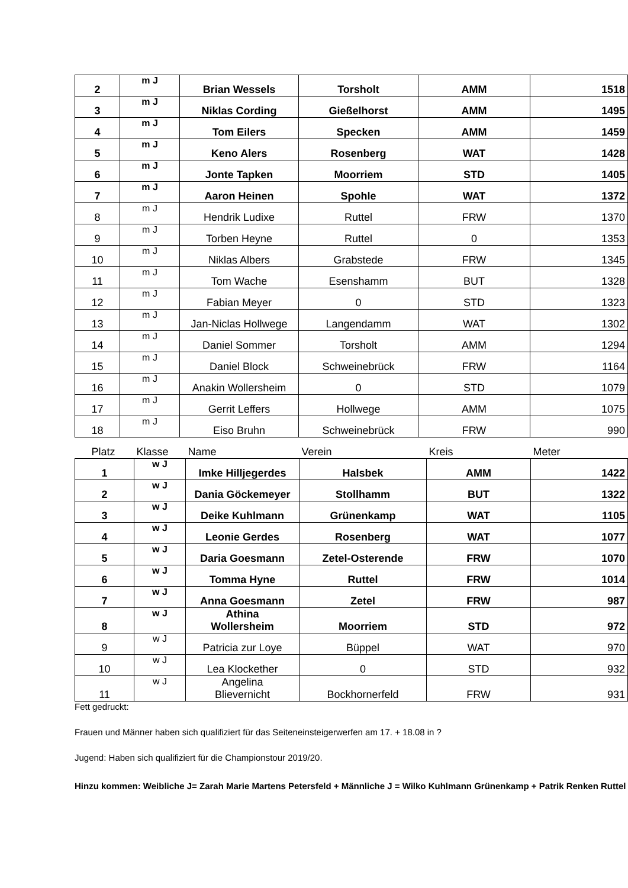| 2 | m J | Brian Wessels | Torsholt | AMM | 1518 |
| 3 | m J | Niklas Cording | Gießelhorst | AMM | 1495 |
| 4 | m J | Tom Eilers | Specken | AMM | 1459 |
| 5 | m J | Keno Alers | Rosenberg | WAT | 1428 |
| 6 | m J | Jonte Tapken | Moorriem | STD | 1405 |
| 7 | m J | Aaron Heinen | Spohle | WAT | 1372 |
| 8 | m J | Hendrik Ludixe | Ruttel | FRW | 1370 |
| 9 | m J | Torben Heyne | Ruttel | 0 | 1353 |
| 10 | m J | Niklas Albers | Grabstede | FRW | 1345 |
| 11 | m J | Tom Wache | Esenshamm | BUT | 1328 |
| 12 | m J | Fabian Meyer | 0 | STD | 1323 |
| 13 | m J | Jan-Niclas Hollwege | Langendamm | WAT | 1302 |
| 14 | m J | Daniel Sommer | Torsholt | AMM | 1294 |
| 15 | m J | Daniel Block | Schweinebrück | FRW | 1164 |
| 16 | m J | Anakin Wollersheim | 0 | STD | 1079 |
| 17 | m J | Gerrit Leffers | Hollwege | AMM | 1075 |
| 18 | m J | Eiso Bruhn | Schweinebrück | FRW | 990 |
| Platz | Klasse | Name | Verein | Kreis | Meter |
| 1 | w J | Imke Hilljegerdes | Halsbek | AMM | 1422 |
| 2 | w J | Dania Göckemeyer | Stollhamm | BUT | 1322 |
| 3 | w J | Deike Kuhlmann | Grünenkamp | WAT | 1105 |
| 4 | w J | Leonie Gerdes | Rosenberg | WAT | 1077 |
| 5 | w J | Daria Goesmann | Zetel-Osterende | FRW | 1070 |
| 6 | w J | Tomma Hyne | Ruttel | FRW | 1014 |
| 7 | w J | Anna Goesmann | Zetel | FRW | 987 |
| 8 | w J | Athina Wollersheim | Moorriem | STD | 972 |
| 9 | w J | Patricia zur Loye | Büppel | WAT | 970 |
| 10 | w J | Lea Klockether | 0 | STD | 932 |
| 11 | w J | Angelina Blievernicht | Bockhornerfeld | FRW | 931 |
Fett gedruckt:
Frauen und Männer haben sich qualifiziert für das Seiteneinsteigerwerfen am 17. + 18.08 in ?
Jugend: Haben sich qualifiziert für die Championstour 2019/20.
Hinzu kommen: Weibliche J= Zarah Marie Martens Petersfeld + Männliche J = Wilko Kuhlmann Grünenkamp + Patrik Renken Ruttel